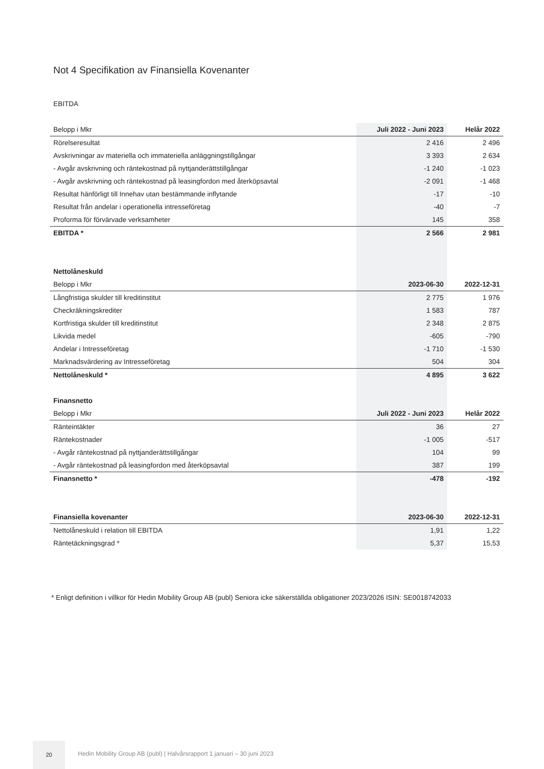Not 4 Specifikation av Finansiella Kovenanter
EBITDA
| Belopp i Mkr | Juli 2022 - Juni 2023 | Helår 2022 |
| Rörelseresultat | 2 416 | 2 496 |
| Avskrivningar av materiella och immateriella anläggningstillgångar | 3 393 | 2 634 |
| - Avgår avskrivning och räntekostnad på nyttjanderättstillgångar | -1 240 | -1 023 |
| - Avgår avskrivning och räntekostnad på leasingfordon med återköpsavtal | -2 091 | -1 468 |
| Resultat hänförligt till Innehav utan bestämmande inflytande | -17 | -10 |
| Resultat från andelar i operationella intresseföretag | -40 | -7 |
| Proforma för förvärvade verksamheter | 145 | 358 |
| EBITDA * | 2 566 | 2 981 |
| Nettolåneskuld | | |
| Belopp i Mkr | 2023-06-30 | 2022-12-31 |
| Långfristiga skulder till kreditinstitut | 2 775 | 1 976 |
| Checkräkningskrediter | 1 583 | 787 |
| Kortfristiga skulder till kreditinstitut | 2 348 | 2 875 |
| Likvida medel | -605 | -790 |
| Andelar i Intresseföretag | -1 710 | -1 530 |
| Marknadsvärdering av Intresseföretag | 504 | 304 |
| Nettolåneskuld * | 4 895 | 3 622 |
| Finansnetto | | |
| Belopp i Mkr | Juli 2022 - Juni 2023 | Helår 2022 |
| Ränteintäkter | 36 | 27 |
| Räntekostnader | -1 005 | -517 |
| - Avgår räntekostnad på nyttjanderättstillgångar | 104 | 99 |
| - Avgår räntekostnad på leasingfordon med återköpsavtal | 387 | 199 |
| Finansnetto * | -478 | -192 |
| Finansiella kovenanter | 2023-06-30 | 2022-12-31 |
| Nettolåneskuld i relation till EBITDA | 1,91 | 1,22 |
| Räntetäckningsgrad * | 5,37 | 15,53 |
* Enligt definition i villkor för Hedin Mobility Group AB (publ) Seniora icke säkerställda obligationer 2023/2026 ISIN: SE0018742033
20
Hedin Mobility Group AB (publ) | Halvårsrapport 1 januari – 30 juni 2023